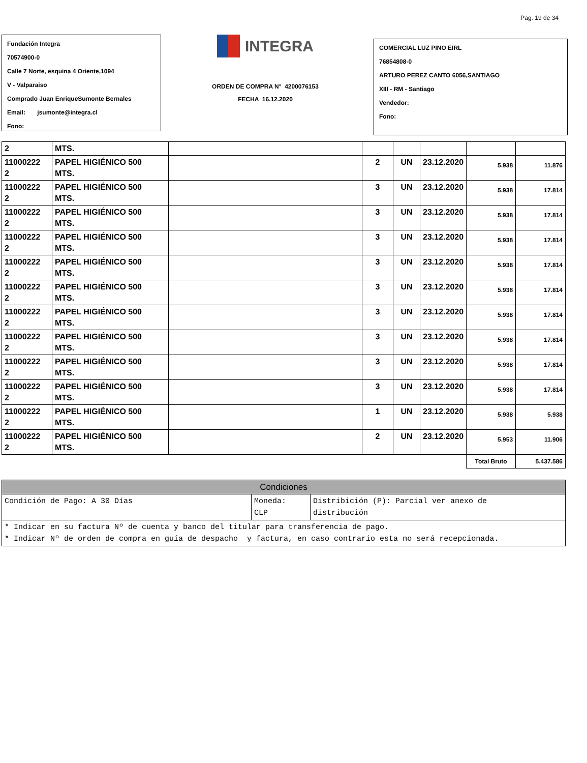Pag. 19 de 34
Fundación Integra
70574900-0
Calle 7 Norte, esquina 4 Oriente,1094
V - Valparaiso
Comprado Juan EnriqueSumonte Bernales
Email: jsumonte@integra.cl
Fono:
INTEGRA
ORDEN DE COMPRA N° 4200076153
FECHA 16.12.2020
COMERCIAL LUZ PINO EIRL
76854808-0
ARTURO PEREZ CANTO 6056,SANTIAGO
XIII - RM - Santiago
Vendedor:
Fono:
| 2 | MTS. | | | | | | |
| 11000222 2 | PAPEL HIGIÉNICO 500 MTS. | | 2 | UN | 23.12.2020 | 5.938 | 11.876 |
| 11000222 2 | PAPEL HIGIÉNICO 500 MTS. | | 3 | UN | 23.12.2020 | 5.938 | 17.814 |
| 11000222 2 | PAPEL HIGIÉNICO 500 MTS. | | 3 | UN | 23.12.2020 | 5.938 | 17.814 |
| 11000222 2 | PAPEL HIGIÉNICO 500 MTS. | | 3 | UN | 23.12.2020 | 5.938 | 17.814 |
| 11000222 2 | PAPEL HIGIÉNICO 500 MTS. | | 3 | UN | 23.12.2020 | 5.938 | 17.814 |
| 11000222 2 | PAPEL HIGIÉNICO 500 MTS. | | 3 | UN | 23.12.2020 | 5.938 | 17.814 |
| 11000222 2 | PAPEL HIGIÉNICO 500 MTS. | | 3 | UN | 23.12.2020 | 5.938 | 17.814 |
| 11000222 2 | PAPEL HIGIÉNICO 500 MTS. | | 3 | UN | 23.12.2020 | 5.938 | 17.814 |
| 11000222 2 | PAPEL HIGIÉNICO 500 MTS. | | 3 | UN | 23.12.2020 | 5.938 | 17.814 |
| 11000222 2 | PAPEL HIGIÉNICO 500 MTS. | | 3 | UN | 23.12.2020 | 5.938 | 17.814 |
| 11000222 2 | PAPEL HIGIÉNICO 500 MTS. | | 1 | UN | 23.12.2020 | 5.938 | 5.938 |
| 11000222 2 | PAPEL HIGIÉNICO 500 MTS. | | 2 | UN | 23.12.2020 | 5.953 | 11.906 |
| | | | | | | Total Bruto | 5.437.586 |
| Condiciones | | |
| Condición de Pago: A 30 Días | Moneda: CLP | Distribición (P): Parcial ver anexo de distribución |
| * Indicar en su factura Nº de cuenta y banco del titular para transferencia de pago. * Indicar Nº de orden de compra en guía de despacho y factura, en caso contrario esta no será recepcionada. | | |